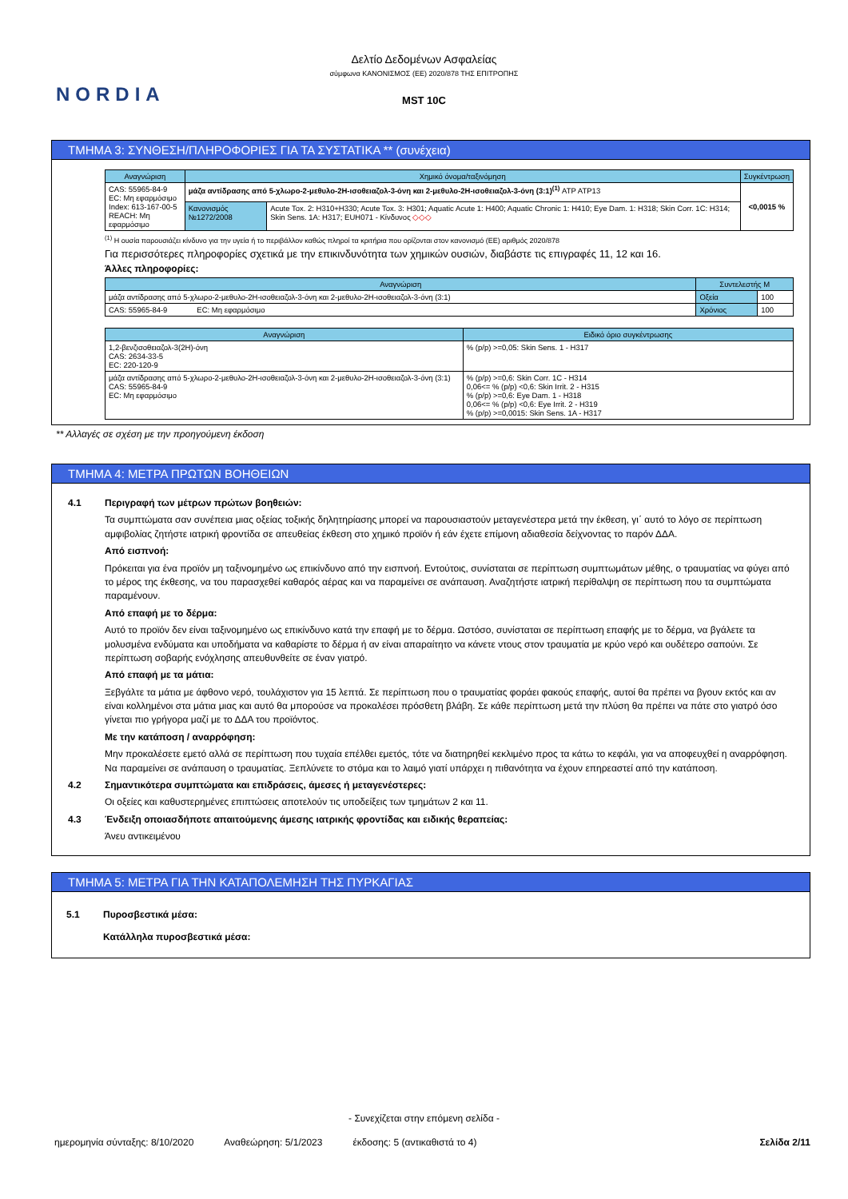NORDIA
Δελτίο Δεδομένων Ασφαλείας
σύμφωνα ΚΑΝΟΝΙΣΜΟΣ (ΕΕ) 2020/878 ΤΗΣ ΕΠΙΤΡΟΠΗΣ
MST 10C
ΤΜΗΜΑ 3: ΣΥΝΘΕΣΗ/ΠΛΗΡΟΦΟΡΙΕΣ ΓΙΑ ΤΑ ΣΥΣΤΑΤΙΚΑ ** (συνέχεια)
| Αναγνώριση | Χημικό όνομα/ταξινόμηση | | Συγκέντρωση |
| --- | --- | --- | --- |
| CAS: 55965-84-9 EC: Μη εφαρμόσιμο Index: 613-167-00-5 REACH: Μη εφαρμόσιμο | μάζα αντίδρασης από 5-χλωρο-2-μεθυλο-2H-ισοθειαζολ-3-όνη και 2-μεθυλο-2H-ισοθειαζολ-3-όνη (3:1)<sup>(1)</sup> ATP ATP13 | | <0,0015 % |
| | Κανονισμός №1272/2008 | Acute Tox. 2: H310+H330; Acute Tox. 3: H301; Aquatic Acute 1: H400; Aquatic Chronic 1: H410; Eye Dam. 1: H318; Skin Corr. 1C: H314; Skin Sens. 1A: H317; EUH071 - Κίνδυνος ◇◇◇ | |
<sup>(1)</sup> Η ουσία παρουσιάζει κίνδυνο για την υγεία ή το περιβάλλον καθώς πληροί τα κριτήρια που ορίζονται στον κανονισμό (ΕΕ) αριθμός 2020/878
Για περισσότερες πληροφορίες σχετικά με την επικινδυνότητα των χημικών ουσιών, διαβάστε τις επιγραφές 11, 12 και 16.
Άλλες πληροφορίες:
| Αναγνώριση | Συντελεστής M | |
| --- | --- | --- |
| μάζα αντίδρασης από 5-χλωρο-2-μεθυλο-2H-ισοθειαζολ-3-όνη και 2-μεθυλο-2H-ισοθειαζολ-3-όνη (3:1) | Οξεία | 100 |
| CAS: 55965-84-9 EC: Μη εφαρμόσιμο | Χρόνιος | 100 |
| Αναγνώριση | Ειδικό όριο συγκέντρωσης |
| --- | --- |
| 1,2-βενζισοθειαζολ-3(2H)-όνη CAS: 2634-33-5 EC: 220-120-9 | % (p/p) >=0,05: Skin Sens. 1 - H317 |
| μάζα αντίδρασης από 5-χλωρο-2-μεθυλο-2H-ισοθειαζολ-3-όνη και 2-μεθυλο-2H-ισοθειαζολ-3-όνη (3:1) CAS: 55965-84-9 EC: Μη εφαρμόσιμο | % (p/p) >=0,6: Skin Corr. 1C - H314 0,06<= % (p/p) <0,6: Skin Irrit. 2 - H315 % (p/p) >=0,6: Eye Dam. 1 - H318 0,06<= % (p/p) <0,6: Eye Irrit. 2 - H319 % (p/p) >=0,0015: Skin Sens. 1A - H317 |
** Αλλαγές σε σχέση με την προηγούμενη έκδοση
ΤΜΗΜΑ 4: ΜΕΤΡΑ ΠΡΩΤΩΝ ΒΟΗΘΕΙΩΝ
4.1 Περιγραφή των μέτρων πρώτων βοηθειών:
Τα συμπτώματα σαν συνέπεια μιας οξείας τοξικής δηλητηρίασης μπορεί να παρουσιαστούν μεταγενέστερα μετά την έκθεση, γι΄ αυτό το λόγο σε περίπτωση αμφιβολίας ζητήστε ιατρική φροντίδα σε απευθείας έκθεση στο χημικό προϊόν ή εάν έχετε επίμονη αδιαθεσία δείχνοντας το παρόν ΔΔΑ.
Από εισπνοή:
Πρόκειται για ένα προϊόν μη ταξινομημένο ως επικίνδυνο από την εισπνοή. Εντούτοις, συνίσταται σε περίπτωση συμπτωμάτων μέθης, ο τραυματίας να φύγει από το μέρος της έκθεσης, να του παρασχεθεί καθαρός αέρας και να παραμείνει σε ανάπαυση. Αναζητήστε ιατρική περίθαλψη σε περίπτωση που τα συμπτώματα παραμένουν.
Από επαφή με το δέρμα:
Αυτό το προϊόν δεν είναι ταξινομημένο ως επικίνδυνο κατά την επαφή με το δέρμα. Ωστόσο, συνίσταται σε περίπτωση επαφής με το δέρμα, να βγάλετε τα μολυσμένα ενδύματα και υποδήματα να καθαρίστε το δέρμα ή αν είναι απαραίτητο να κάνετε ντους στον τραυματία με κρύο νερό και ουδέτερο σαπούνι. Σε περίπτωση σοβαρής ενόχλησης απευθυνθείτε σε έναν γιατρό.
Από επαφή με τα μάτια:
Ξεβγάλτε τα μάτια με άφθονο νερό, τουλάχιστον για 15 λεπτά. Σε περίπτωση που ο τραυματίας φοράει φακούς επαφής, αυτοί θα πρέπει να βγουν εκτός και αν είναι κολλημένοι στα μάτια μιας και αυτό θα μπορούσε να προκαλέσει πρόσθετη βλάβη. Σε κάθε περίπτωση μετά την πλύση θα πρέπει να πάτε στο γιατρό όσο γίνεται πιο γρήγορα μαζί με το ΔΔΑ του προϊόντος.
Με την κατάποση / αναρρόφηση:
Μην προκαλέσετε εμετό αλλά σε περίπτωση που τυχαία επέλθει εμετός, τότε να διατηρηθεί κεκλιμένο προς τα κάτω το κεφάλι, για να αποφευχθεί η αναρρόφηση. Να παραμείνει σε ανάπαυση ο τραυματίας. Ξεπλύνετε το στόμα και το λαιμό γιατί υπάρχει η πιθανότητα να έχουν επηρεαστεί από την κατάποση.
4.2 Σημαντικότερα συμπτώματα και επιδράσεις, άμεσες ή μεταγενέστερες:
Οι οξείες και καθυστερημένες επιπτώσεις αποτελούν τις υποδείξεις των τμημάτων 2 και 11.
4.3 Ένδειξη οποιασδήποτε απαιτούμενης άμεσης ιατρικής φροντίδας και ειδικής θεραπείας:
Άνευ αντικειμένου
ΤΜΗΜΑ 5: ΜΕΤΡΑ ΓΙΑ ΤΗΝ ΚΑΤΑΠΟΛΕΜΗΣΗ ΤΗΣ ΠΥΡΚΑΓΙΑΣ
5.1 Πυροσβεστικά μέσα:
Κατάλληλα πυροσβεστικά μέσα:
- Συνεχίζεται στην επόμενη σελίδα -
ημερομηνία σύνταξης: 8/10/2020 Αναθεώρηση: 5/1/2023 έκδοσης: 5 (αντικαθιστά το 4) Σελίδα 2/11